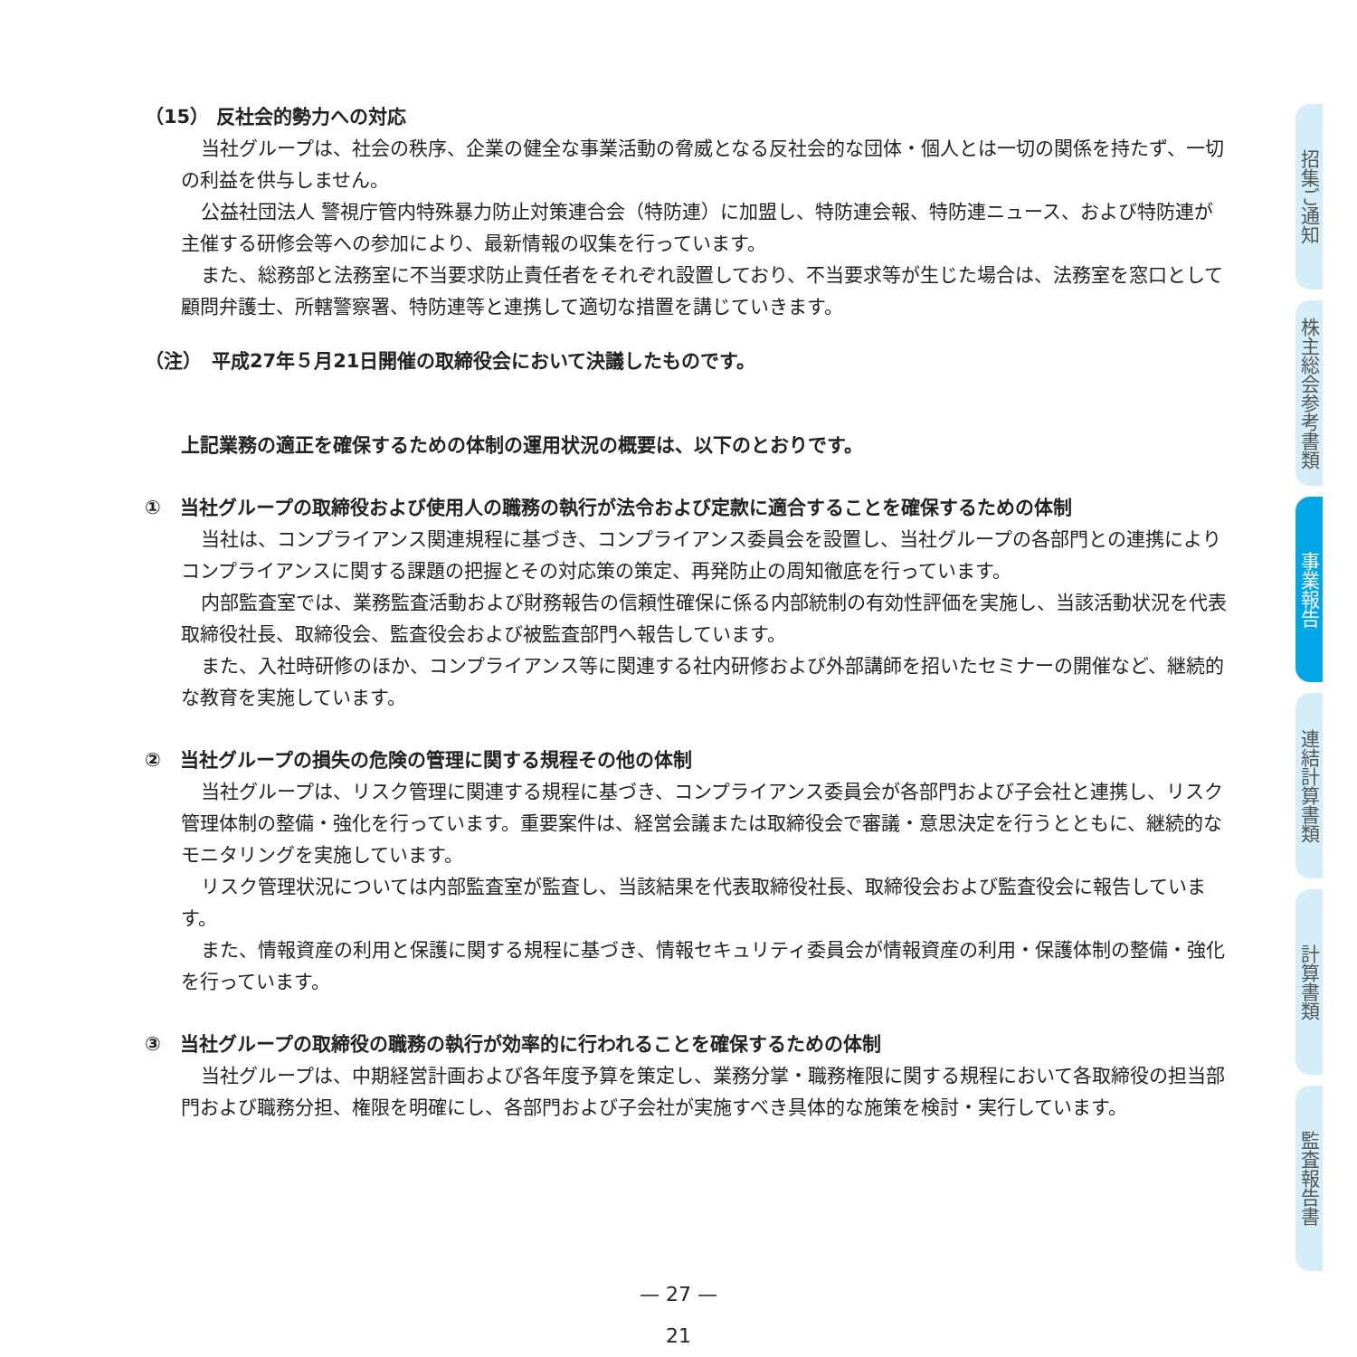（15） 反社会的勢力への対応
当社グループは、社会の秩序、企業の健全な事業活動の脅威となる反社会的な団体・個人とは一切の関係を持たず、一切の利益を供与しません。
公益社団法人 警視庁管内特殊暴力防止対策連合会（特防連）に加盟し、特防連会報、特防連ニュース、および特防連が主催する研修会等への参加により、最新情報の収集を行っています。
また、総務部と法務室に不当要求防止責任者をそれぞれ設置しており、不当要求等が生じた場合は、法務室を窓口として顧問弁護士、所轄警察署、特防連等と連携して適切な措置を講じていきます。
（注）　平成27年５月21日開催の取締役会において決議したものです。
上記業務の適正を確保するための体制の運用状況の概要は、以下のとおりです。
①　当社グループの取締役および使用人の職務の執行が法令および定款に適合することを確保するための体制
当社は、コンプライアンス関連規程に基づき、コンプライアンス委員会を設置し、当社グループの各部門との連携によりコンプライアンスに関する課題の把握とその対応策の策定、再発防止の周知徹底を行っています。
内部監査室では、業務監査活動および財務報告の信頼性確保に係る内部統制の有効性評価を実施し、当該活動状況を代表取締役社長、取締役会、監査役会および被監査部門へ報告しています。
また、入社時研修のほか、コンプライアンス等に関連する社内研修および外部講師を招いたセミナーの開催など、継続的な教育を実施しています。
②　当社グループの損失の危険の管理に関する規程その他の体制
当社グループは、リスク管理に関連する規程に基づき、コンプライアンス委員会が各部門および子会社と連携し、リスク管理体制の整備・強化を行っています。重要案件は、経営会議または取締役会で審議・意思決定を行うとともに、継続的なモニタリングを実施しています。
リスク管理状況については内部監査室が監査し、当該結果を代表取締役社長、取締役会および監査役会に報告しています。
また、情報資産の利用と保護に関する規程に基づき、情報セキュリティ委員会が情報資産の利用・保護体制の整備・強化を行っています。
③　当社グループの取締役の職務の執行が効率的に行われることを確保するための体制
当社グループは、中期経営計画および各年度予算を策定し、業務分掌・職務権限に関する規程において各取締役の担当部門および職務分担、権限を明確にし、各部門および子会社が実施すべき具体的な施策を検討・実行しています。
招集ご通知
株主総会参考書類
事業報告
連結計算書類
計算書類
監査報告書
— 27 —
21